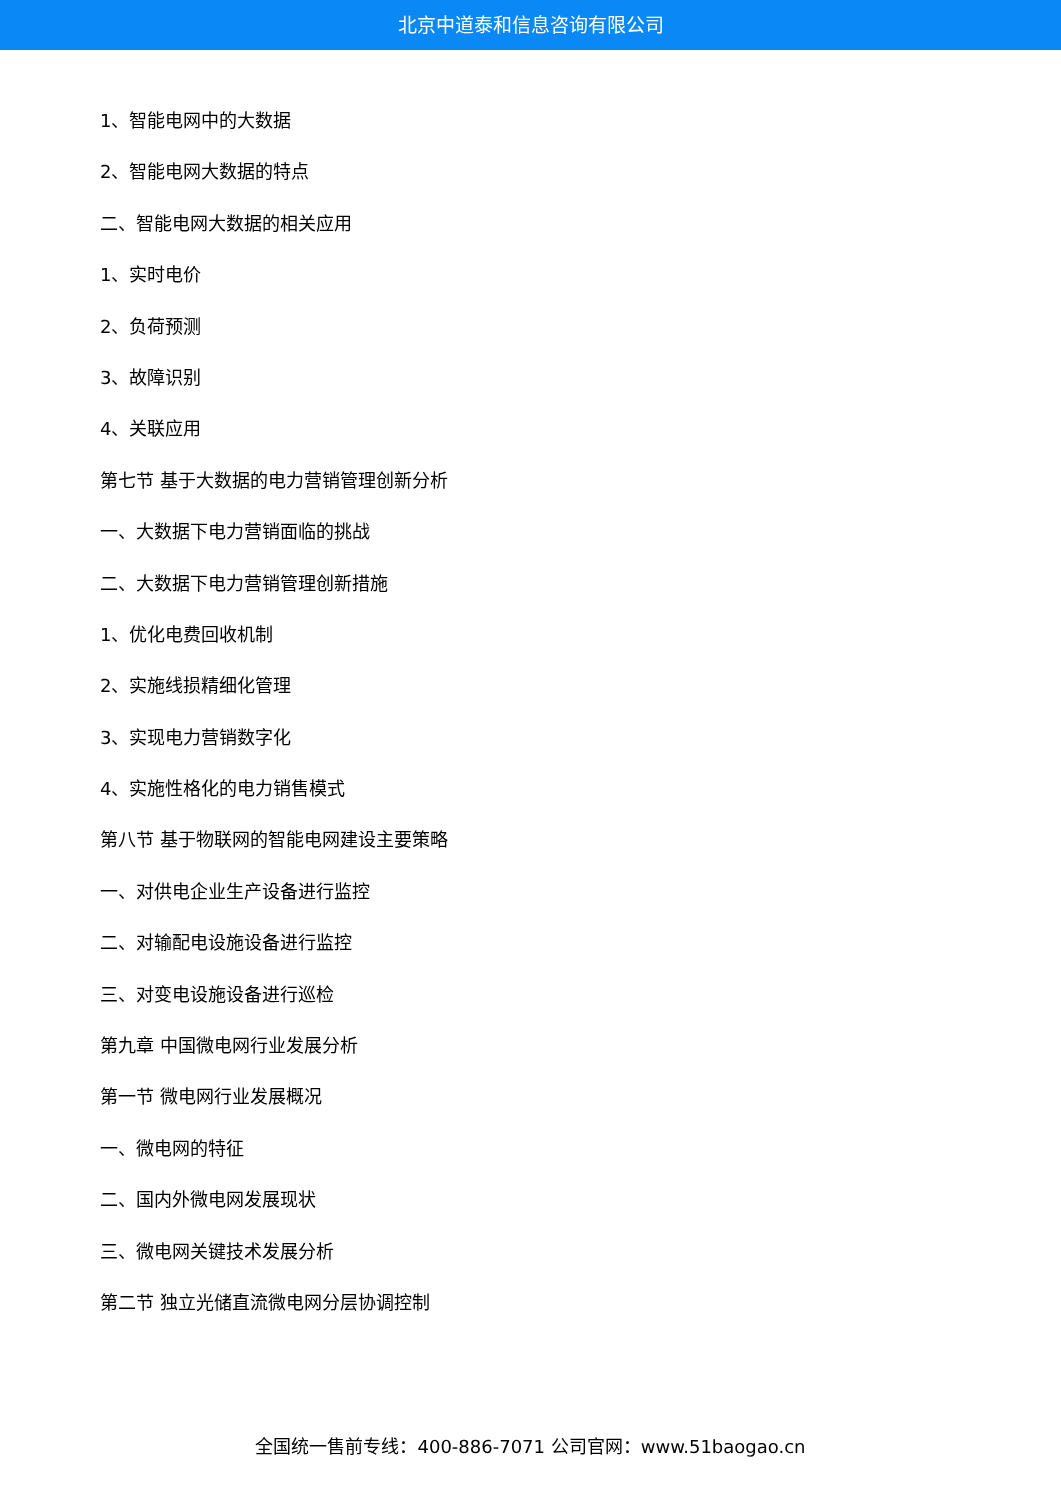北京中道泰和信息咨询有限公司
1、智能电网中的大数据
2、智能电网大数据的特点
二、智能电网大数据的相关应用
1、实时电价
2、负荷预测
3、故障识别
4、关联应用
第七节 基于大数据的电力营销管理创新分析
一、大数据下电力营销面临的挑战
二、大数据下电力营销管理创新措施
1、优化电费回收机制
2、实施线损精细化管理
3、实现电力营销数字化
4、实施性格化的电力销售模式
第八节 基于物联网的智能电网建设主要策略
一、对供电企业生产设备进行监控
二、对输配电设施设备进行监控
三、对变电设施设备进行巡检
第九章 中国微电网行业发展分析
第一节 微电网行业发展概况
一、微电网的特征
二、国内外微电网发展现状
三、微电网关键技术发展分析
第二节 独立光储直流微电网分层协调控制
全国统一售前专线：400-886-7071 公司官网：www.51baogao.cn